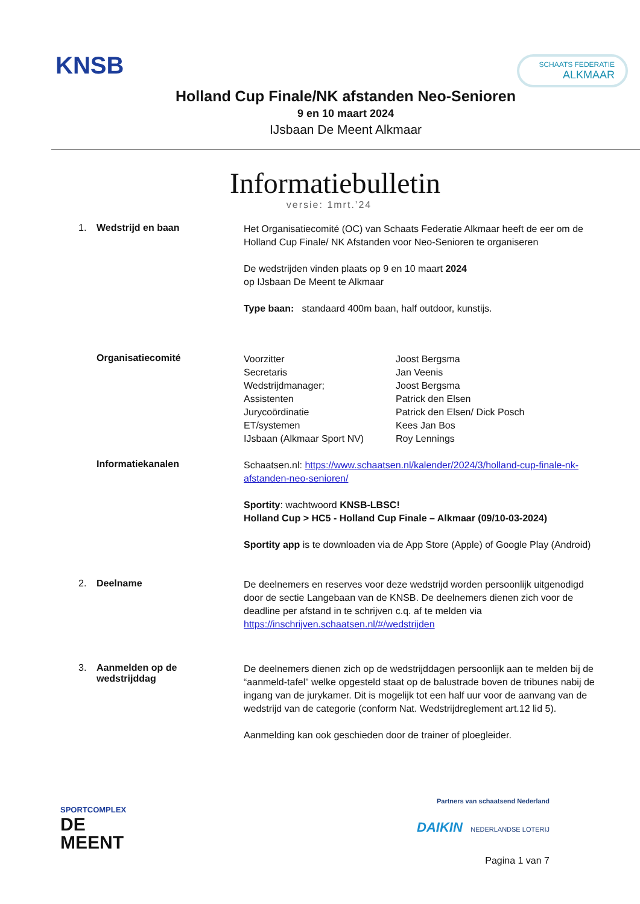KNSB
SCHAATS FEDERATIE
ALKMAAR
Holland Cup Finale/NK afstanden Neo-Senioren
9 en 10 maart 2024
IJsbaan De Meent Alkmaar
Informatiebulletin
versie: 1mrt.’24
1. Wedstrijd en baan
Het Organisatiecomité (OC) van Schaats Federatie Alkmaar heeft de eer om de Holland Cup Finale/ NK Afstanden voor Neo-Senioren te organiseren
De wedstrijden vinden plaats op 9 en 10 maart 2024
op IJsbaan De Meent te Alkmaar
Type baan: standaard 400m baan, half outdoor, kunstijs.
Organisatiecomité
Voorzitter
Secretaris
Wedstrijdmanager;
Assistenten
Jurycoördinatie
ET/systemen
IJsbaan (Alkmaar Sport NV)
Joost Bergsma
Jan Veenis
Joost Bergsma
Patrick den Elsen
Patrick den Elsen/ Dick Posch
Kees Jan Bos
Roy Lennings
Informatiekanalen
Schaatsen.nl: https://www.schaatsen.nl/kalender/2024/3/holland-cup-finale-nk-afstanden-neo-senioren/
Sportity: wachtwoord KNSB-LBSC!
Holland Cup > HC5 - Holland Cup Finale – Alkmaar (09/10-03-2024)
Sportity app is te downloaden via de App Store (Apple) of Google Play (Android)
2. Deelname
De deelnemers en reserves voor deze wedstrijd worden persoonlijk uitgenodigd door de sectie Langebaan van de KNSB. De deelnemers dienen zich voor de deadline per afstand in te schrijven c.q. af te melden via https://inschrijven.schaatsen.nl/#/wedstrijden
3. Aanmelden op de
wedstrijddag
De deelnemers dienen zich op de wedstrijddagen persoonlijk aan te melden bij de “aanmeld-tafel” welke opgesteld staat op de balustrade boven de tribunes nabij de ingang van de jurykamer. Dit is mogelijk tot een half uur voor de aanvang van de wedstrijd van de categorie (conform Nat. Wedstrijdreglement art.12 lid 5).
Aanmelding kan ook geschieden door de trainer of ploegleider.
SPORTCOMPLEX
DE
MEENT
Partners van schaatsend Nederland
DAIKIN NEDERLANDSE LOTERIJ
Pagina 1 van 7